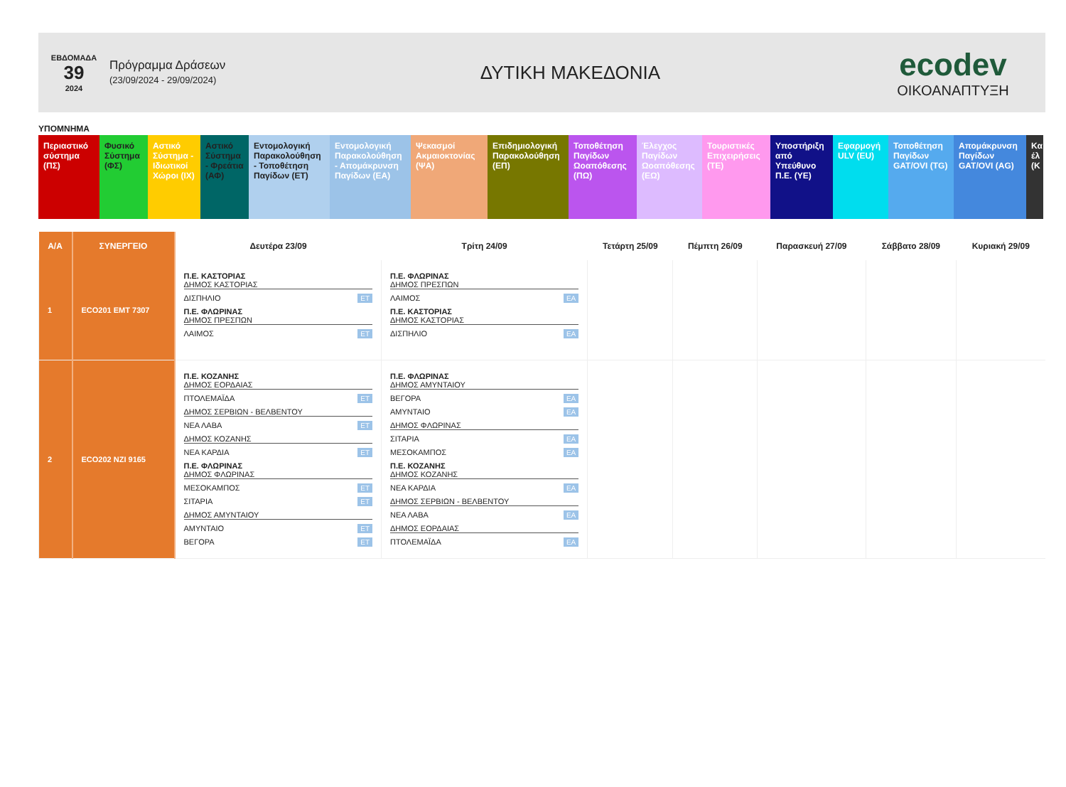ΕΒΔΟΜΑΔΑ
39
2024
Πρόγραμμα Δράσεων
(23/09/2024 - 29/09/2024)
ΔΥΤΙΚΗ ΜΑΚΕΔΟΝΙΑ
ecodev
ΟΙΚΟΑΝΑΠΤΥΞΗ
ΥΠΟΜΝΗΜΑ
Περιαστικό σύστημα (ΠΣ)
Φυσικό Σύστημα (ΦΣ)
Αστικό Σύστημα - Ιδιωτικοί Χώροι (ΙΧ)
Αστικό Σύστημα - Φρεάτια (ΑΦ)
Εντομολογική Παρακολούθηση - Τοποθέτηση Παγίδων (ΕΤ)
Εντομολογική Παρακολούθηση - Απομάκρυνση Παγίδων (ΕΑ)
Ψεκασμοί Ακμαιοκτονίας (ΨΑ)
Επιδημιολογική Παρακολούθηση (ΕΠ)
Τοποθέτηση Παγίδων Ωοαπόθεσης (ΠΩ)
Έλεγχος Παγίδων Ωοαπόθεσης (ΕΩ)
Τουριστικές Επιχειρήσεις (ΤΕ)
Υποστήριξη από Υπεύθυνο Π.Ε. (ΥΕ)
Εφαρμογή ULV (EU)
Τοποθέτηση Παγίδων GAT/OVI (TG)
Απομάκρυνση Παγίδων GAT/OVI (AG)
Κα έλ (Κ
| Α/Α | ΣΥΝΕΡΓΕΙΟ | Δευτέρα 23/09 | Τρίτη 24/09 | Τετάρτη 25/09 | Πέμπτη 26/09 | Παρασκευή 27/09 | Σάββατο 28/09 | Κυριακή 29/09 |
| --- | --- | --- | --- | --- | --- | --- | --- | --- |
| 1 | ECO201 EMT 7307 | Π.Ε. ΚΑΣΤΟΡΙΑΣ ΔΗΜΟΣ ΚΑΣΤΟΡΙΑΣ ΔΙΣΠΗΛΙΟ ΕΤ Π.Ε. ΦΛΩΡΙΝΑΣ ΔΗΜΟΣ ΠΡΕΣΠΩΝ ΛΑΙΜΟΣ ΕΤ | Π.Ε. ΦΛΩΡΙΝΑΣ ΔΗΜΟΣ ΠΡΕΣΠΩΝ ΛΑΙΜΟΣ ΕΑ Π.Ε. ΚΑΣΤΟΡΙΑΣ ΔΗΜΟΣ ΚΑΣΤΟΡΙΑΣ ΔΙΣΠΗΛΙΟ ΕΑ | | | | | |
| 2 | ECO202 NZI 9165 | Π.Ε. ΚΟΖΑΝΗΣ ΔΗΜΟΣ ΕΟΡΔΑΙΑΣ ΠΤΟΛΕΜΑΪΔΑ ΕΤ ΔΗΜΟΣ ΣΕΡΒΙΩΝ - ΒΕΛΒΕΝΤΟΥ ΝΕΑ ΛΑΒΑ ΕΤ ΔΗΜΟΣ ΚΟΖΑΝΗΣ ΝΕΑ ΚΑΡΔΙΑ ΕΤ Π.Ε. ΦΛΩΡΙΝΑΣ ΔΗΜΟΣ ΦΛΩΡΙΝΑΣ ΜΕΣΟΚΑΜΠΟΣ ΕΤ ΣΙΤΑΡΙΑ ΕΤ ΔΗΜΟΣ ΑΜΥΝΤΑΙΟΥ ΑΜΥΝΤΑΙΟ ΕΤ ΒΕΓΟΡΑ ΕΤ | Π.Ε. ΦΛΩΡΙΝΑΣ ΔΗΜΟΣ ΑΜΥΝΤΑΙΟΥ ΒΕΓΟΡΑ ΕΑ ΑΜΥΝΤΑΙΟ ΕΑ ΔΗΜΟΣ ΦΛΩΡΙΝΑΣ ΣΙΤΑΡΙΑ ΕΑ ΜΕΣΟΚΑΜΠΟΣ ΕΑ Π.Ε. ΚΟΖΑΝΗΣ ΔΗΜΟΣ ΚΟΖΑΝΗΣ ΝΕΑ ΚΑΡΔΙΑ ΕΑ ΔΗΜΟΣ ΣΕΡΒΙΩΝ - ΒΕΛΒΕΝΤΟΥ ΝΕΑ ΛΑΒΑ ΕΑ ΔΗΜΟΣ ΕΟΡΔΑΙΑΣ ΠΤΟΛΕΜΑΪΔΑ ΕΑ | | | | | |